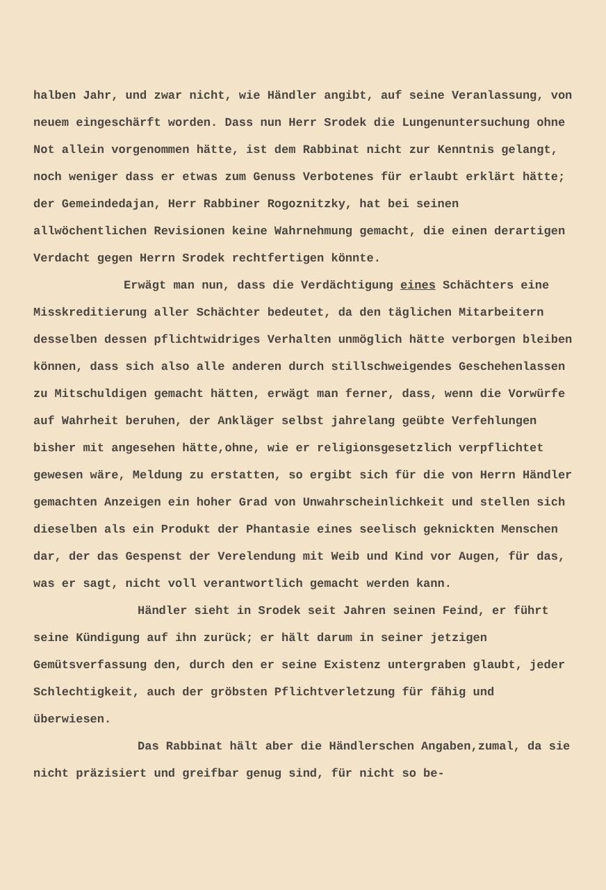halben Jahr, und zwar nicht, wie Händler angibt, auf seine Veranlassung, von neuem eingeschärft worden. Dass nun Herr Srodek die Lungenuntersuchung ohne Not allein vorgenommen hätte, ist dem Rabbinat nicht zur Kenntnis gelangt, noch weniger dass er etwas zum Genuss Verbotenes für erlaubt erklärt hätte; der Gemeindedajan, Herr Rabbiner Rogoznitzky, hat bei seinen allwöchentlichen Revisionen keine Wahrnehmung gemacht, die einen derartigen Verdacht gegen Herrn Srodek rechtfertigen könnte.
Erwägt man nun, dass die Verdächtigung eines Schächters eine Misskreditierung aller Schächter bedeutet, da den täglichen Mitarbeitern desselben dessen pflichtwidriges Verhalten unmöglich hätte verborgen bleiben können, dass sich also alle anderen durch stillschweigendes Geschehenlassen zu Mitschuldigen gemacht hätten, erwägt man ferner, dass, wenn die Vorwürfe auf Wahrheit beruhen, der Ankläger selbst jahrelang geübte Verfehlungen bisher mit angesehen hätte,ohne, wie er religionsgesetzlich verpflichtet gewesen wäre, Meldung zu erstatten, so ergibt sich für die von Herrn Händler gemachten Anzeigen ein hoher Grad von Unwahrscheinlichkeit und stellen sich dieselben als ein Produkt der Phantasie eines seelisch geknickten Menschen dar, der das Gespenst der Verelendung mit Weib und Kind vor Augen, für das, was er sagt, nicht voll verantwortlich gemacht werden kann.
Händler sieht in Srodek seit Jahren seinen Feind, er führt seine Kündigung auf ihn zurück; er hält darum in seiner jetzigen Gemütsverfassung den, durch den er seine Existenz untergraben glaubt, jeder Schlechtigkeit, auch der gröbsten Pflichtverletzung für fähig und überwiesen.
Das Rabbinat hält aber die Händlerschen Angaben,zumal, da sie nicht präzisiert und greifbar genug sind, für nicht so be-